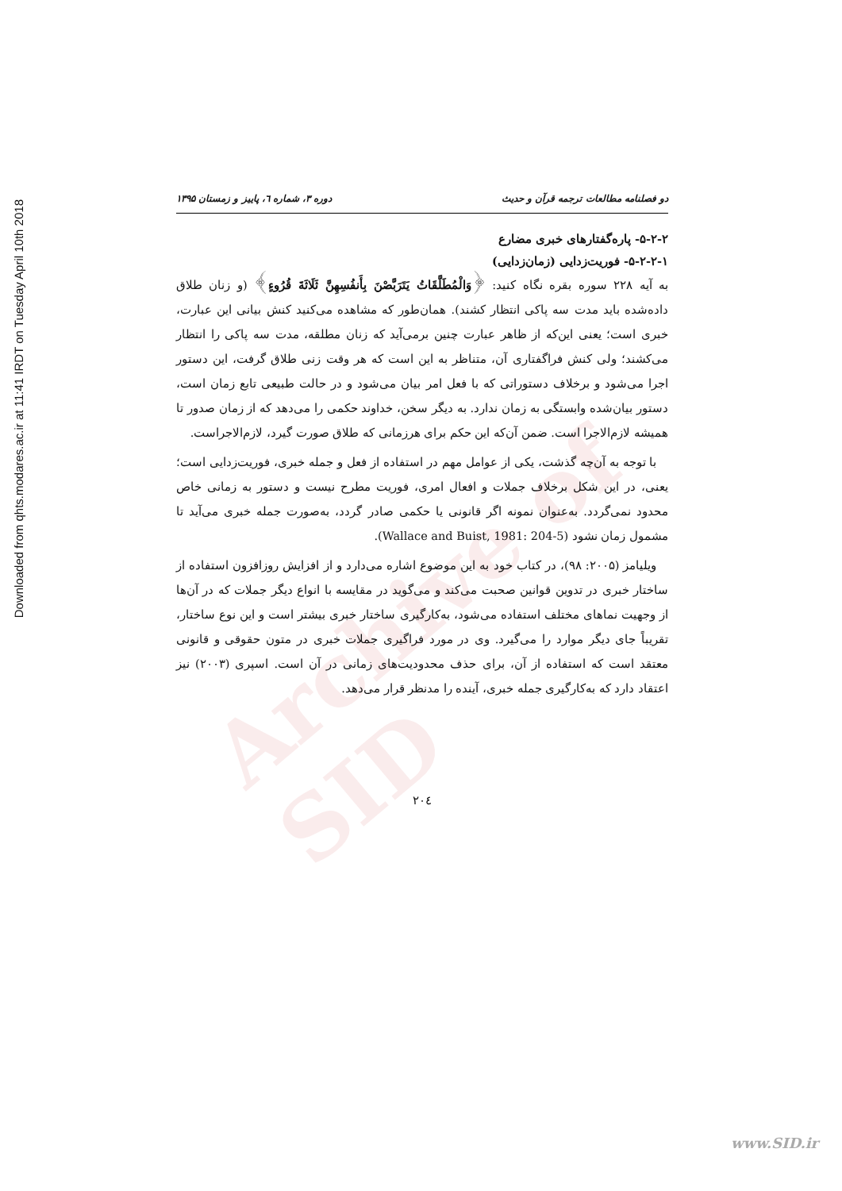Archive of SID
Downloaded from qhts.modares.ac.ir at 11:41 IRDT on Tuesday April 10th 2018
دو فصلنامه مطالعات ترجمه قرآن و حدیث دوره ۳، شماره ٦، پاییز و زمستان ۱۳۹۵
۵-۲-۲- پاره‌گفتارهای خبری مضارع
۵-۲-۲-۱- فوریت‌زدایی (زمان‌زدایی)
به آیه ۲۲۸ سوره بقره نگاه کنید: ﴿وَالْمُطَلَّقَاتُ يَتَرَبَّصْنَ بِأَنفُسِهِنَّ ثَلَاثَةَ قُرُوءٍ﴾ (و زنان طلاق داده‌شده باید مدت سه پاکی انتظار کشند). همان‌طور که مشاهده می‌کنید کنش بیانی این عبارت، خبری است؛ یعنی این‌که از ظاهر عبارت چنین برمی‌آید که زنان مطلقه، مدت سه پاکی را انتظار می‌کشند؛ ولی کنش فراگفتاری آن، متناظر به این است که هر وقت زنی طلاق گرفت، این دستور اجرا می‌شود و برخلاف دستوراتی که با فعل امر بیان می‌شود و در حالت طبیعی تابع زمان است، دستور بیان‌شده وابستگی به زمان ندارد. به دیگر سخن، خداوند حکمی را می‌دهد که از زمان صدور تا همیشه لازم‌الاجرا است. ضمن آن‌که این حکم برای هرزمانی که طلاق صورت گیرد، لازم‌الاجراست.
 با توجه به آن‌چه گذشت، یکی از عوامل مهم در استفاده از فعل و جمله خبری، فوریت‌زدایی است؛ یعنی، در این شکل برخلاف جملات و افعال امری، فوریت مطرح نیست و دستور به زمانی خاص محدود نمی‌گردد. به‌عنوان نمونه اگر قانونی یا حکمی صادر گردد، به‌صورت جمله خبری می‌آید تا مشمول زمان نشود (Wallace and Buist, 1981: 204-5).
 ویلیامز (۲۰۰۵: ۹۸)، در کتاب خود به این موضوع اشاره می‌دارد و از افزایش روزافزون استفاده از ساختار خبری در تدوین قوانین صحبت می‌کند و می‌گوید در مقایسه با انواع دیگر جملات که در آن‌ها از وجهیت نماهای مختلف استفاده می‌شود، به‌کارگیری ساختار خبری بیشتر است و این نوع ساختار، تقریباً جای دیگر موارد را می‌گیرد. وی در مورد فراگیری جملات خبری در متون حقوقی و قانونی معتقد است که استفاده از آن، برای حذف محدودیت‌های زمانی در آن است. اسپری (۲۰۰۳) نیز اعتقاد دارد که به‌کارگیری جمله خبری، آینده را مدنظر قرار می‌دهد.
۲۰٤
www.SID.ir